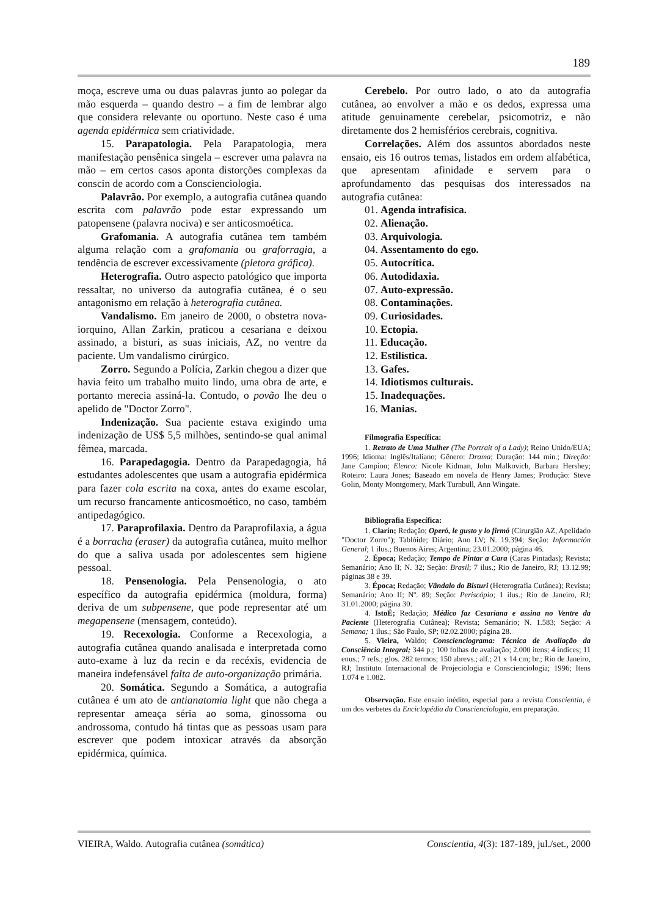189
moça, escreve uma ou duas palavras junto ao polegar da mão esquerda – quando destro – a fim de lembrar algo que considera relevante ou oportuno. Neste caso é uma agenda epidérmica sem criatividade.
15. Parapatologia. Pela Parapatologia, mera manifestação pensênica singela – escrever uma palavra na mão – em certos casos aponta distorções complexas da conscin de acordo com a Conscienciologia.
Palavrão. Por exemplo, a autografia cutânea quando escrita com palavrão pode estar expressando um patopensene (palavra nociva) e ser anticosmoética.
Grafomania. A autografia cutânea tem também alguma relação com a grafomania ou graforragia, a tendência de escrever excessivamente (pletora gráfica).
Heterografia. Outro aspecto patológico que importa ressaltar, no universo da autografia cutânea, é o seu antagonismo em relação à heterografia cutânea.
Vandalismo. Em janeiro de 2000, o obstetra nova-iorquino, Allan Zarkin, praticou a cesariana e deixou assinado, a bisturi, as suas iniciais, AZ, no ventre da paciente. Um vandalismo cirúrgico.
Zorro. Segundo a Polícia, Zarkin chegou a dizer que havia feito um trabalho muito lindo, uma obra de arte, e portanto merecia assiná-la. Contudo, o povão lhe deu o apelido de "Doctor Zorro".
Indenização. Sua paciente estava exigindo uma indenização de US$ 5,5 milhões, sentindo-se qual animal fêmea, marcada.
16. Parapedagogia. Dentro da Parapedagogia, há estudantes adolescentes que usam a autografia epidérmica para fazer cola escrita na coxa, antes do exame escolar, um recurso francamente anticosmoético, no caso, também antipedagógico.
17. Paraprofilaxia. Dentro da Paraprofilaxia, a água é a borracha (eraser) da autografia cutânea, muito melhor do que a saliva usada por adolescentes sem higiene pessoal.
18. Pensenologia. Pela Pensenologia, o ato específico da autografia epidérmica (moldura, forma) deriva de um subpensene, que pode representar até um megapensene (mensagem, conteúdo).
19. Recexologia. Conforme a Recexologia, a autografia cutânea quando analisada e interpretada como auto-exame à luz da recin e da recéxis, evidencia de maneira indefensável falta de auto-organização primária.
20. Somática. Segundo a Somática, a autografia cutânea é um ato de antianatomia light que não chega a representar ameaça séria ao soma, ginossoma ou androssoma, contudo há tintas que as pessoas usam para escrever que podem intoxicar através da absorção epidérmica, química.
Cerebelo. Por outro lado, o ato da autografia cutânea, ao envolver a mão e os dedos, expressa uma atitude genuinamente cerebelar, psicomotriz, e não diretamente dos 2 hemisférios cerebrais, cognitiva.
Correlações. Além dos assuntos abordados neste ensaio, eis 16 outros temas, listados em ordem alfabética, que apresentam afinidade e servem para o aprofundamento das pesquisas dos interessados na autografia cutânea:
01. Agenda intrafísica.
02. Alienação.
03. Arquivologia.
04. Assentamento do ego.
05. Autocrítica.
06. Autodidaxia.
07. Auto-expressão.
08. Contaminações.
09. Curiosidades.
10. Ectopia.
11. Educação.
12. Estilística.
13. Gafes.
14. Idiotismos culturais.
15. Inadequações.
16. Manias.
Filmografia Específica:
1. Retrato de Uma Mulher (The Portrait of a Lady); Reino Unido/EUA; 1996; Idioma: Inglês/Italiano; Gênero: Drama; Duração: 144 min.; Direção: Jane Campion; Elenco: Nicole Kidman, John Malkovich, Barbara Hershey; Roteiro: Laura Jones; Baseado em novela de Henry James; Produção: Steve Golin, Monty Montgomery, Mark Turnbull, Ann Wingate.
Bibliografia Específica:
1. Clarín; Redação; Operó, le gusto y lo firmó (Cirurgião AZ, Apelidado "Doctor Zorro"); Tablóide; Diário; Ano LV; N. 19.394; Seção: Información General; 1 ilus.; Buenos Aires; Argentina; 23.01.2000; página 46.
2. Época; Redação; Tempo de Pintar a Cara (Caras Pintadas); Revista; Semanário; Ano II; N. 32; Seção: Brasil; 7 ilus.; Rio de Janeiro, RJ; 13.12.99; páginas 38 e 39.
3. Época; Redação; Vândalo do Bisturi (Heterografia Cutânea); Revista; Semanário; Ano II; Nº. 89; Seção: Periscópio; 1 ilus.; Rio de Janeiro, RJ; 31.01.2000; página 30.
4. IstoÉ; Redação; Médico faz Cesariana e assina no Ventre da Paciente (Heterografia Cutânea); Revista; Semanário; N. 1.583; Seção: A Semana; 1 ilus.; São Paulo, SP; 02.02.2000; página 28.
5. Vieira, Waldo; Conscienciograma: Técnica de Avaliação da Consciência Integral; 344 p.; 100 folhas de avaliação; 2.000 itens; 4 índices; 11 enus.; 7 refs.; glos. 282 termos; 150 abrevs.; alf.; 21 x 14 cm; br.; Rio de Janeiro, RJ; Instituto Internacional de Projeciologia e Conscienciologia; 1996; Itens 1.074 e 1.082.
Observação. Este ensaio inédito, especial para a revista Conscientia, é um dos verbetes da Enciclopédia da Conscienciologia, em preparação.
VIEIRA, Waldo. Autografia cutânea (somática) Conscientia, 4(3): 187-189, jul./set., 2000